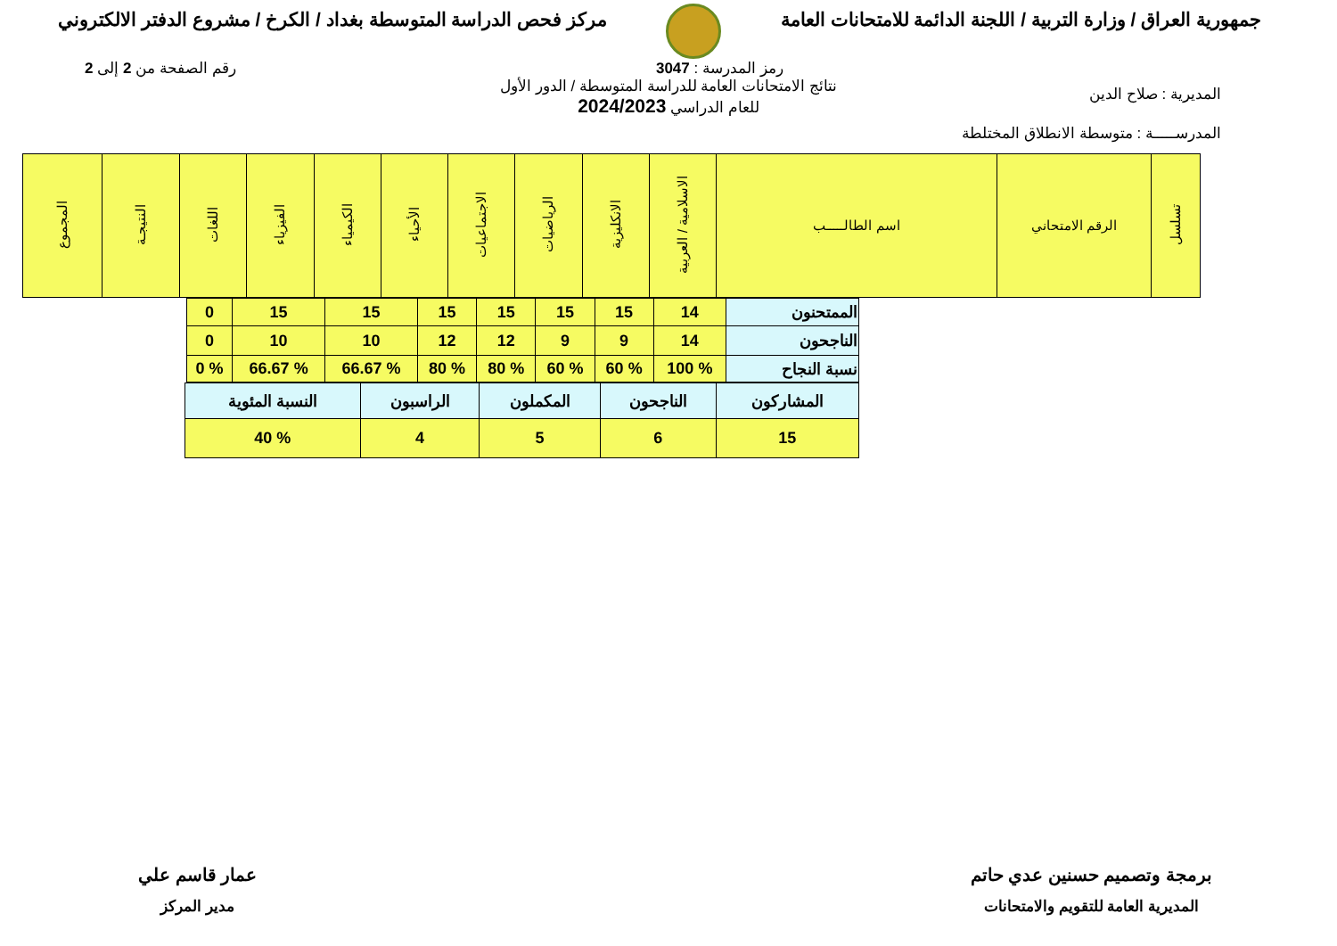جمهورية العراق / وزارة التربية / اللجنة الدائمة للامتحانات العامة
مركز فحص الدراسة المتوسطة بغداد / الكرخ / مشروع الدفتر الالكتروني
رمز المدرسة : 3047 رقم الصفحة من 2 إلى 2
المديرية : صلاح الدين
نتائج الامتحانات العامة للدراسة المتوسطة / الدور الأول
للعام الدراسي 2024/2023
المدرســـــة : متوسطة الانطلاق المختلطة
| تسلسل | الرقم الامتحاني | اسم الطالـــــب | الاسلامية / العربية | الانكليزية | الرياضيات | الاجتماعيات | الأحياء | الكيمياء | الفيزياء | اللغات | النتيجـة | المجموع |
| --- | --- | --- | --- | --- | --- | --- | --- | --- | --- | --- | --- | --- |
| الممتحنون | 14 | 15 | 15 | 15 | 15 | 15 | 15 | 0 |
| الناجحون | 14 | 9 | 9 | 12 | 12 | 10 | 10 | 0 |
| نسبة النجاح | % 100 | % 60 | % 60 | % 80 | % 80 | % 66.67 | % 66.67 | % 0 |
| المشاركون | الناجحون | المكملون | الراسبون | النسبة المئوية |
| 15 | 6 | 5 | 4 | % 40 |
برمجة وتصميم حسنين عدي حاتم
المديرية العامة للتقويم والامتحانات
عمار قاسم علي
مدير المركز